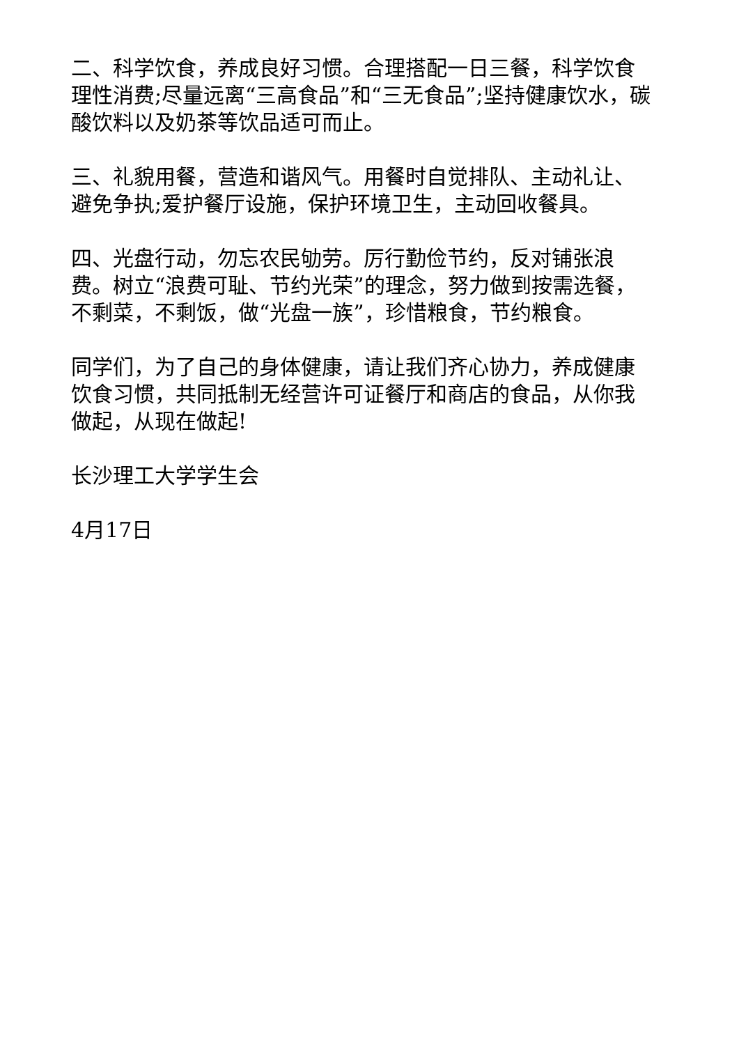二、科学饮食，养成良好习惯。合理搭配一日三餐，科学饮食理性消费;尽量远离“三高食品”和“三无食品”;坚持健康饮水，碳酸饮料以及奶茶等饮品适可而止。
三、礼貌用餐，营造和谐风气。用餐时自觉排队、主动礼让、避免争执;爱护餐厅设施，保护环境卫生，主动回收餐具。
四、光盘行动，勿忘农民劬劳。厉行勤俭节约，反对铺张浪费。树立“浪费可耻、节约光荣”的理念，努力做到按需选餐，不剩菜，不剩饭，做“光盘一族”，珍惜粮食，节约粮食。
同学们，为了自己的身体健康，请让我们齐心协力，养成健康饮食习惯，共同抵制无经营许可证餐厅和商店的食品，从你我做起，从现在做起!
长沙理工大学学生会
4月17日